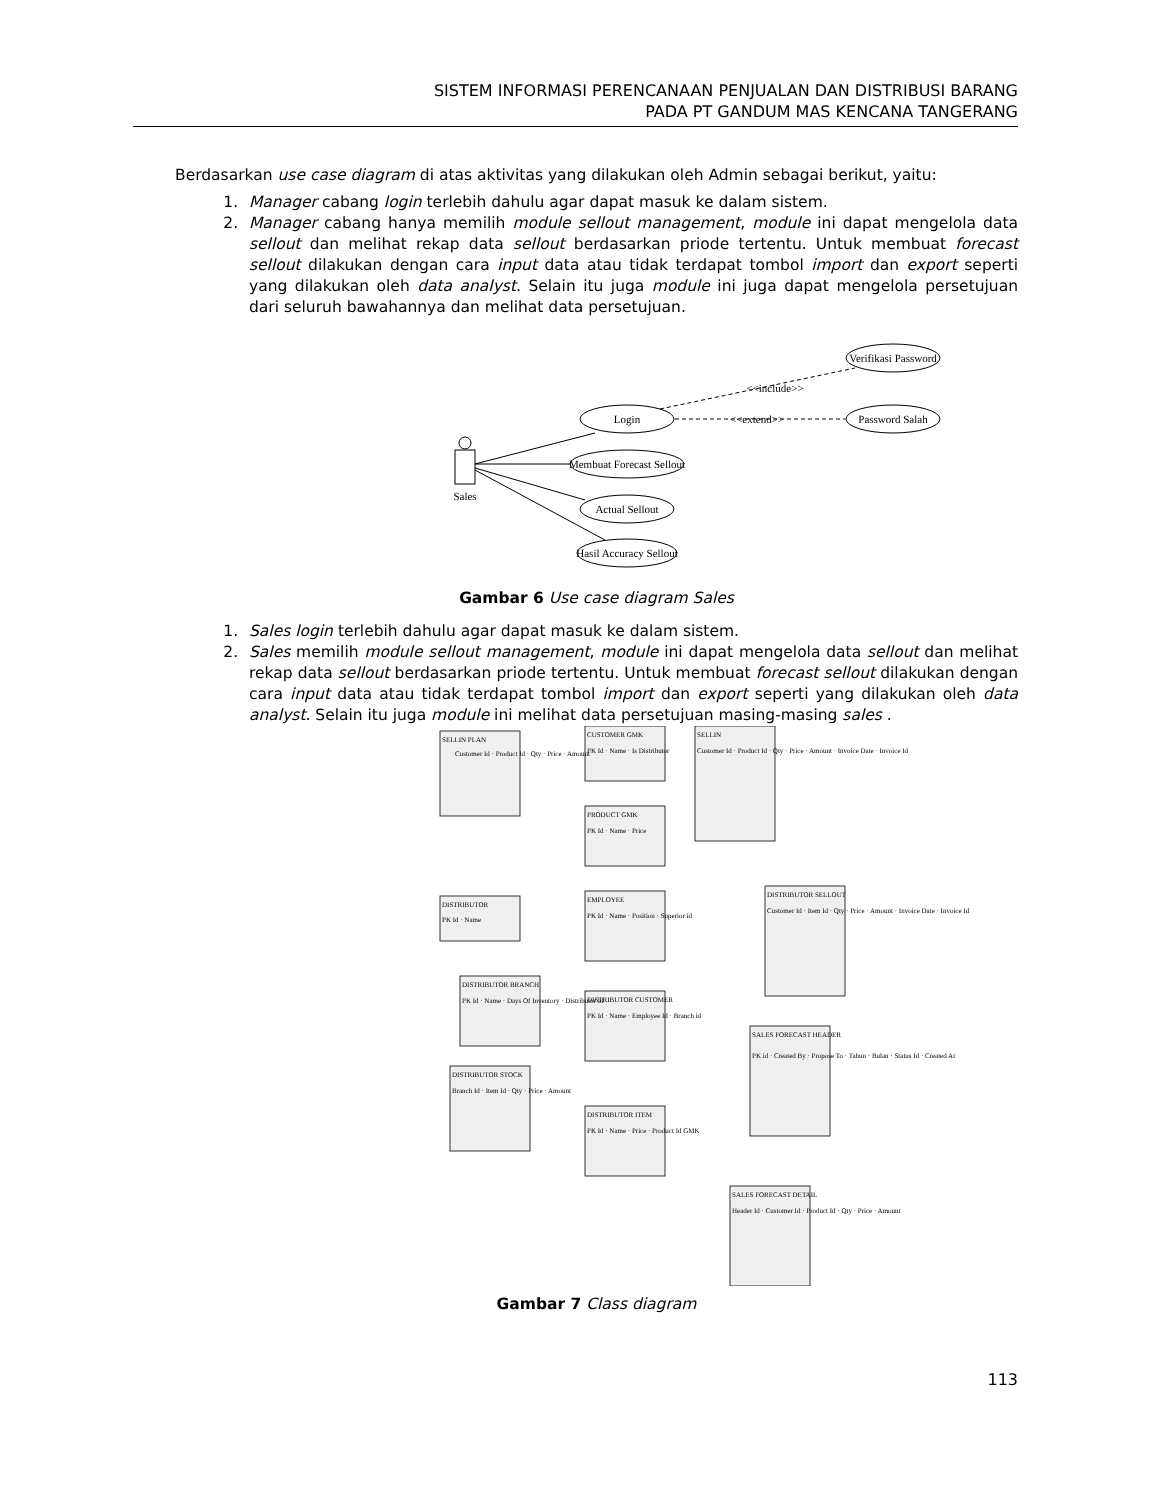SISTEM INFORMASI PERENCANAAN PENJUALAN DAN DISTRIBUSI BARANG
PADA PT GANDUM MAS KENCANA TANGERANG
Berdasarkan use case diagram di atas aktivitas yang dilakukan oleh Admin sebagai berikut, yaitu:
1. Manager cabang login terlebih dahulu agar dapat masuk ke dalam sistem.
2. Manager cabang hanya memilih module sellout management, module ini dapat mengelola data sellout dan melihat rekap data sellout berdasarkan priode tertentu. Untuk membuat forecast sellout dilakukan dengan cara input data atau tidak terdapat tombol import dan export seperti yang dilakukan oleh data analyst. Selain itu juga module ini juga dapat mengelola persetujuan dari seluruh bawahannya dan melihat data persetujuan.
Verifikasi Password
<<include>>
Login
<<extend>>
Password Salah
Membuat Forecast Sellout
Sales
Actual Sellout
Hasil Accuracy Sellout
Gambar 6 Use case diagram Sales
1. Sales login terlebih dahulu agar dapat masuk ke dalam sistem.
2. Sales memilih module sellout management, module ini dapat mengelola data sellout dan melihat rekap data sellout berdasarkan priode tertentu. Untuk membuat forecast sellout dilakukan dengan cara input data atau tidak terdapat tombol import dan export seperti yang dilakukan oleh data analyst. Selain itu juga module ini melihat data persetujuan masing-masing sales .
SELLIN PLAN
CUSTOMER GMK
SELLIN
PRODUCT GMK
DISTRIBUTOR
EMPLOYEE
DISTRIBUTOR SELLOUT
DISTRIBUTOR BRANCH
DISTRIBUTOR CUSTOMER
SALES FORECAST HEADER
DISTRIBUTOR STOCK
DISTRIBUTOR ITEM
SALES FORECAST DETAIL
Customer Id · Product Id · Qty · Price · Amount
PK Id · Name · Is Distributor
Customer Id · Product Id · Qty · Price · Amount · Invoice Date · Invoice Id
PK Id · Name · Price
PK Id · Name
PK Id · Name · Position · Superior id
Customer Id · Item Id · Qty · Price · Amount · Invoice Date · Invoice Id
PK Id · Name · Days Of Inventory · Distributor Id
PK Id · Name · Employee Id · Branch id
PK id · Created By · Propose To · Tahun · Bulan · Status Id · Created At
Branch Id · Item Id · Qty · Price · Amount
PK Id · Name · Price · Product Id GMK
Header Id · Customer Id · Product Id · Qty · Price · Amount
Gambar 7 Class diagram
113